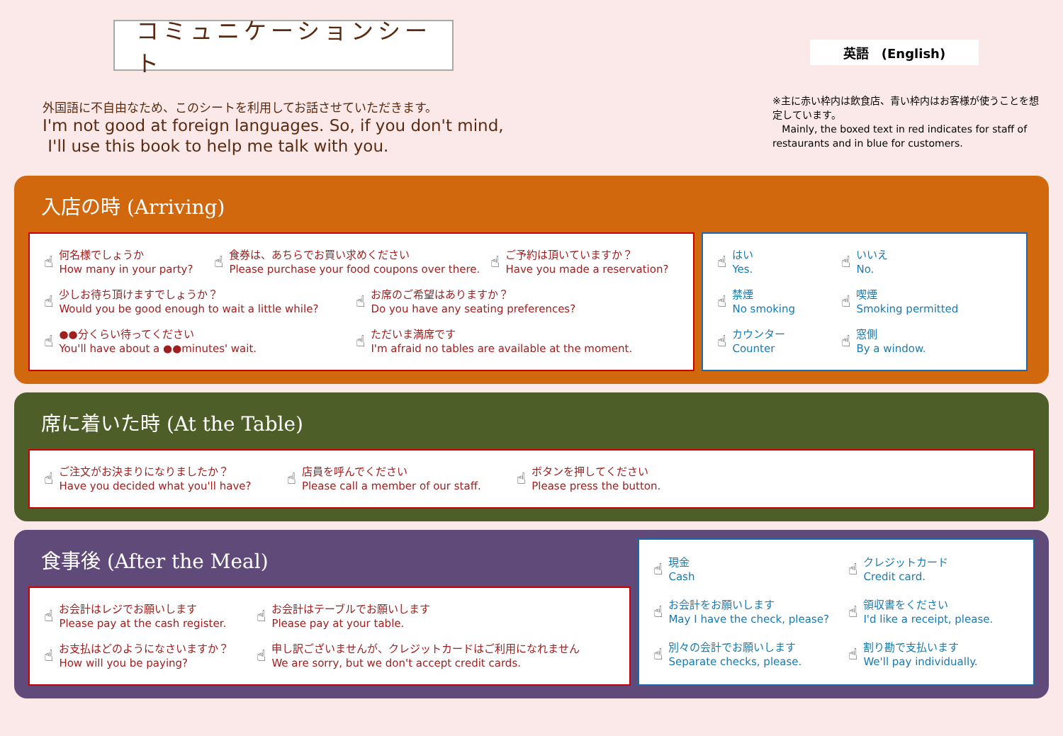コミュニケーションシート
外国語に不自由なため、このシートを利用してお話させていただきます。
I'm not good at foreign languages. So, if you don't mind,
I'll use this book to help me talk with you.
英語　(English)
※主に赤い枠内は飲食店、青い枠内はお客様が使うことを想定しています。
Mainly, the boxed text in red indicates for staff of restaurants and in blue for customers.
入店の時 (Arriving)
☝
何名様でしょうか
How many in your party?
☝
食券は、あちらでお買い求めください
Please purchase your food coupons over there.
☝
ご予約は頂いていますか？
Have you made a reservation?
☝
少しお待ち頂けますでしょうか？
Would you be good enough to wait a little while?
☝
お席のご希望はありますか？
Do you have any seating preferences?
☝
●●分くらい待ってください
You'll have about a ●●minutes' wait.
☝
ただいま満席です
I'm afraid no tables are available at the moment.
☝
はい
Yes.
☝
いいえ
No.
☝
禁煙
No smoking
☝
喫煙
Smoking permitted
☝
カウンター
Counter
☝
窓側
By a window.
席に着いた時 (At the Table)
☝
ご注文がお決まりになりましたか？
Have you decided what you'll have?
☝
店員を呼んでください
Please call a member of our staff.
☝
ボタンを押してください
Please press the button.
食事後 (After the Meal)
☝
お会計はレジでお願いします
Please pay at the cash register.
☝
お会計はテーブルでお願いします
Please pay at your table.
☝
お支払はどのようになさいますか？
How will you be paying?
☝
申し訳ございませんが、クレジットカードはご利用になれません
We are sorry, but we don't accept credit cards.
☝
現金
Cash
☝
クレジットカード
Credit card.
☝
お会計をお願いします
May I have the check, please?
☝
領収書をください
I'd like a receipt, please.
☝
別々の会計でお願いします
Separate checks, please.
☝
割り勘で支払います
We'll pay individually.